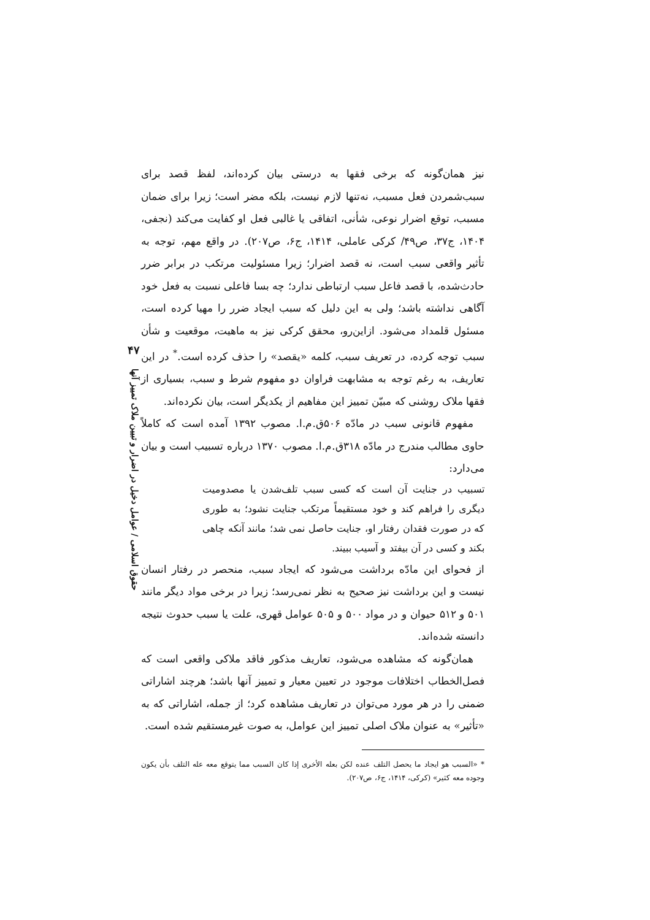۴۷
حقوق اسلامی / عوامل دخیل در اضرار و تبیین ملاک تمییز آنها
نیز همان‌گونه که برخی فقها به درستی بیان کرده‌اند، لفظ قصد برای سبب‌شمردن فعل مسبب، نه‌تنها لازم نیست، بلکه مضر است؛ زیرا برای ضمان مسبب، توقع اضرار نوعی، شأنی، اتفاقی یا غالبی فعل او کفایت می‌کند (نجفی، ۱۴۰۴، ج۳۷، ص۴۹/ کرکی عاملی، ۱۴۱۴، ج۶، ص۲۰۷). در واقع مهم، توجه به تأثیر واقعی سبب است، نه قصد اضرار؛ زیرا مسئولیت مرتکب در برابر ضرر حادث‌شده، با قصد فاعل سبب ارتباطی ندارد؛ چه بسا فاعلی نسبت به فعل خود آگاهی نداشته باشد؛ ولی به این دلیل که سبب ایجاد ضرر را مهیا کرده است، مسئول قلمداد می‌شود. ازاین‌رو، محقق کرکی نیز به ماهیت، موقعیت و شأن سبب توجه کرده، در تعریف سبب، کلمه «یقصد» را حذف کرده است.<sup>*</sup> در این تعاریف، به رغم توجه به مشابهت فراوان دو مفهوم شرط و سبب، بسیاری از فقها ملاک روشنی که مبیّن تمییز این مفاهیم از یکدیگر است، بیان نکرده‌اند.
مفهوم قانونی سبب در مادّه ۵۰۶ق.م.ا. مصوب ۱۳۹۲ آمده است که کاملاً حاوی مطالب مندرج در مادّه ۳۱۸ق.م.ا. مصوب ۱۳۷۰ درباره تسبیب است و بیان می‌دارد:
تسبیب در جنایت آن است که کسی سبب تلف‌شدن یا مصدومیت دیگری را فراهم کند و خود مستقیماً مرتکب جنایت نشود؛ به طوری که در صورت فقدان رفتار او، جنایت حاصل نمی شد؛ مانند آنکه چاهی بکند و کسی در آن بیفتد و آسیب ببیند.
از فحوای این مادّه برداشت می‌شود که ایجاد سبب، منحصر در رفتار انسان نیست و این برداشت نیز صحیح به نظر نمی‌رسد؛ زیرا در برخی مواد دیگر مانند ۵۰۱ و ۵۱۲ حیوان و در مواد ۵۰۰ و ۵۰۵ عوامل قهری، علت یا سبب حدوث نتیجه دانسته شده‌اند.
همان‌گونه که مشاهده می‌شود، تعاریف مذکور فاقد ملاکی واقعی است که فصل‌الخطاب اختلافات موجود در تعیین معیار و تمییز آنها باشد؛ هرچند اشاراتی ضمنی را در هر مورد می‌توان در تعاریف مشاهده کرد؛ از جمله، اشاراتی که به «تأثیر» به عنوان ملاک اصلی تمییز این عوامل، به صوت غیرمستقیم شده است.
* «السبب هو ایجاد ما یحصل التلف عنده لکن بعله الأخری إذا کان السبب مما یتوقع معه عله التلف بأن یکون وجوده معه کثیر» (کرکی، ۱۴۱۴، ج۶، ص۲۰۷).